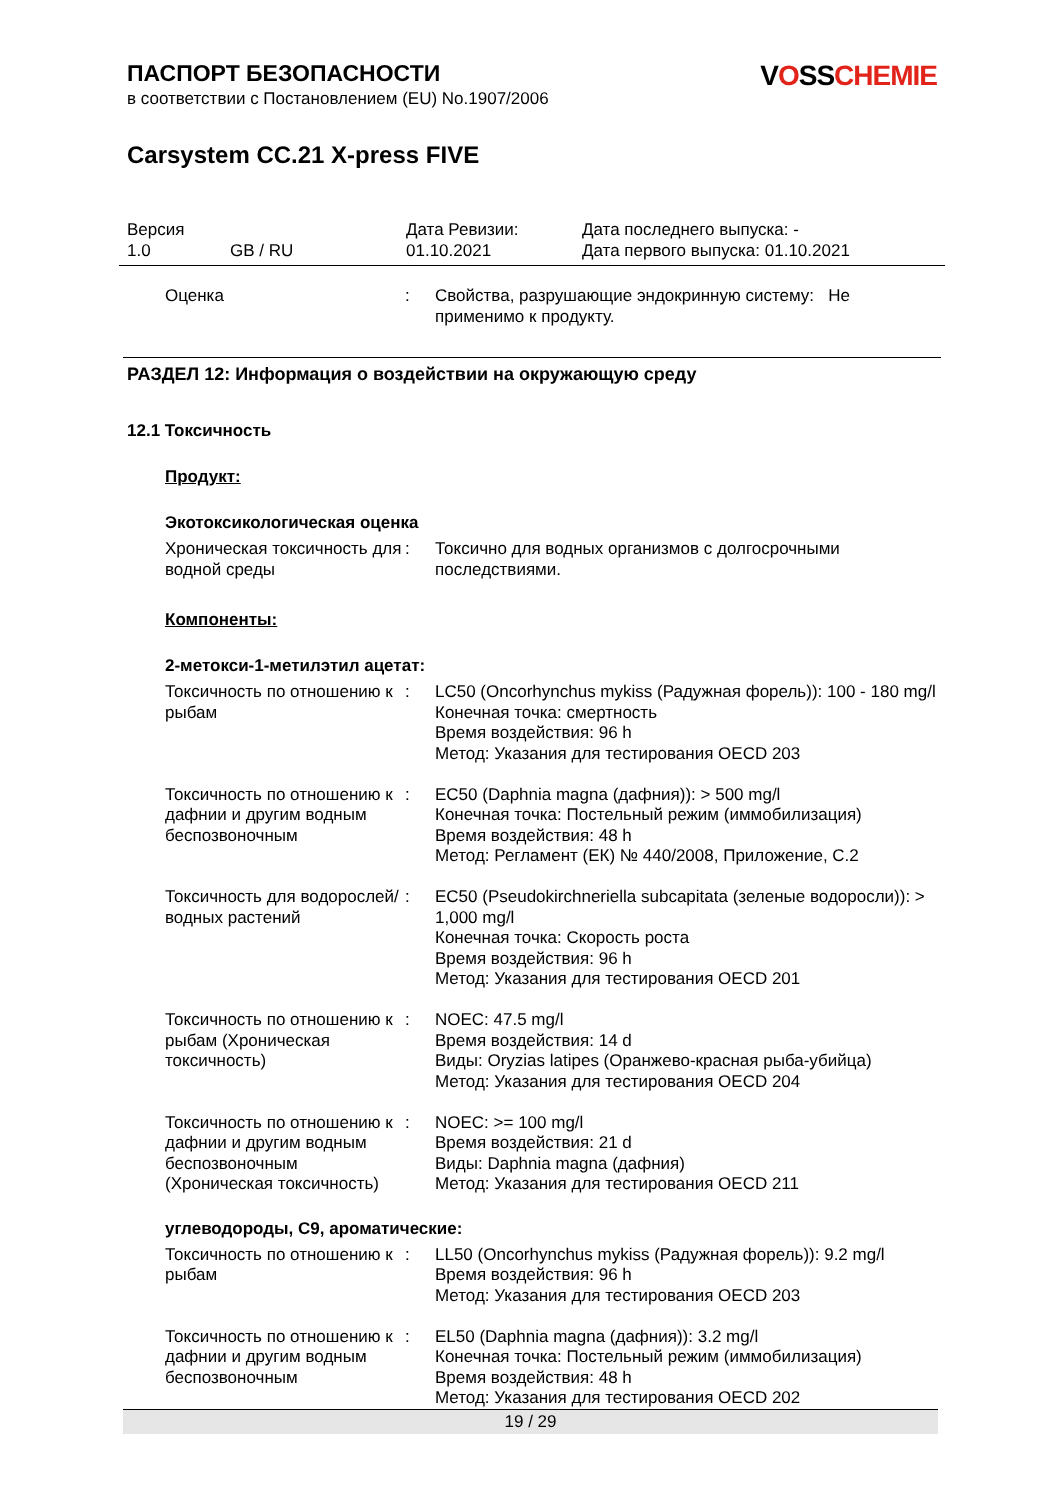VOSSCHEMIE
ПАСПОРТ БЕЗОПАСНОСТИ
в соответствии с Постановлением (EU) No.1907/2006
Carsystem CC.21 X-press FIVE
| Версия 1.0 | GB / RU | Дата Ревизии: 01.10.2021 | Дата последнего выпуска: - Дата первого выпуска: 01.10.2021 |
| Оценка | : | Свойства, разрушающие эндокринную систему: Не применимо к продукту. |
РАЗДЕЛ 12: Информация о воздействии на окружающую среду
12.1 Токсичность
Продукт:
Экотоксикологическая оценка
| Хроническая токсичность для водной среды | : | Токсично для водных организмов с долгосрочными последствиями. |
Компоненты:
2-метокси-1-метилэтил ацетат:
| Токсичность по отношению к рыбам | : | LC50 (Oncorhynchus mykiss (Радужная форель)): 100 - 180 mg/l Конечная точка: смертность Время воздействия: 96 h Метод: Указания для тестирования OECD 203 |
| Токсичность по отношению к дафнии и другим водным беспозвоночным | : | EC50 (Daphnia magna (дафния)): > 500 mg/l Конечная точка: Постельный режим (иммобилизация) Время воздействия: 48 h Метод: Регламент (ЕК) № 440/2008, Приложение, C.2 |
| Токсичность для водорослей/водных растений | : | EC50 (Pseudokirchneriella subcapitata (зеленые водоросли)): > 1,000 mg/l Конечная точка: Скорость роста Время воздействия: 96 h Метод: Указания для тестирования OECD 201 |
| Токсичность по отношению к рыбам (Хроническая токсичность) | : | NOEC: 47.5 mg/l Время воздействия: 14 d Виды: Oryzias latipes (Оранжево-красная рыба-убийца) Метод: Указания для тестирования OECD 204 |
| Токсичность по отношению к дафнии и другим водным беспозвоночным (Хроническая токсичность) | : | NOEC: >= 100 mg/l Время воздействия: 21 d Виды: Daphnia magna (дафния) Метод: Указания для тестирования OECD 211 |
углеводороды, C9, ароматические:
| Токсичность по отношению к рыбам | : | LL50 (Oncorhynchus mykiss (Радужная форель)): 9.2 mg/l Время воздействия: 96 h Метод: Указания для тестирования OECD 203 |
| Токсичность по отношению к дафнии и другим водным беспозвоночным | : | EL50 (Daphnia magna (дафния)): 3.2 mg/l Конечная точка: Постельный режим (иммобилизация) Время воздействия: 48 h Метод: Указания для тестирования OECD 202 |
19 / 29